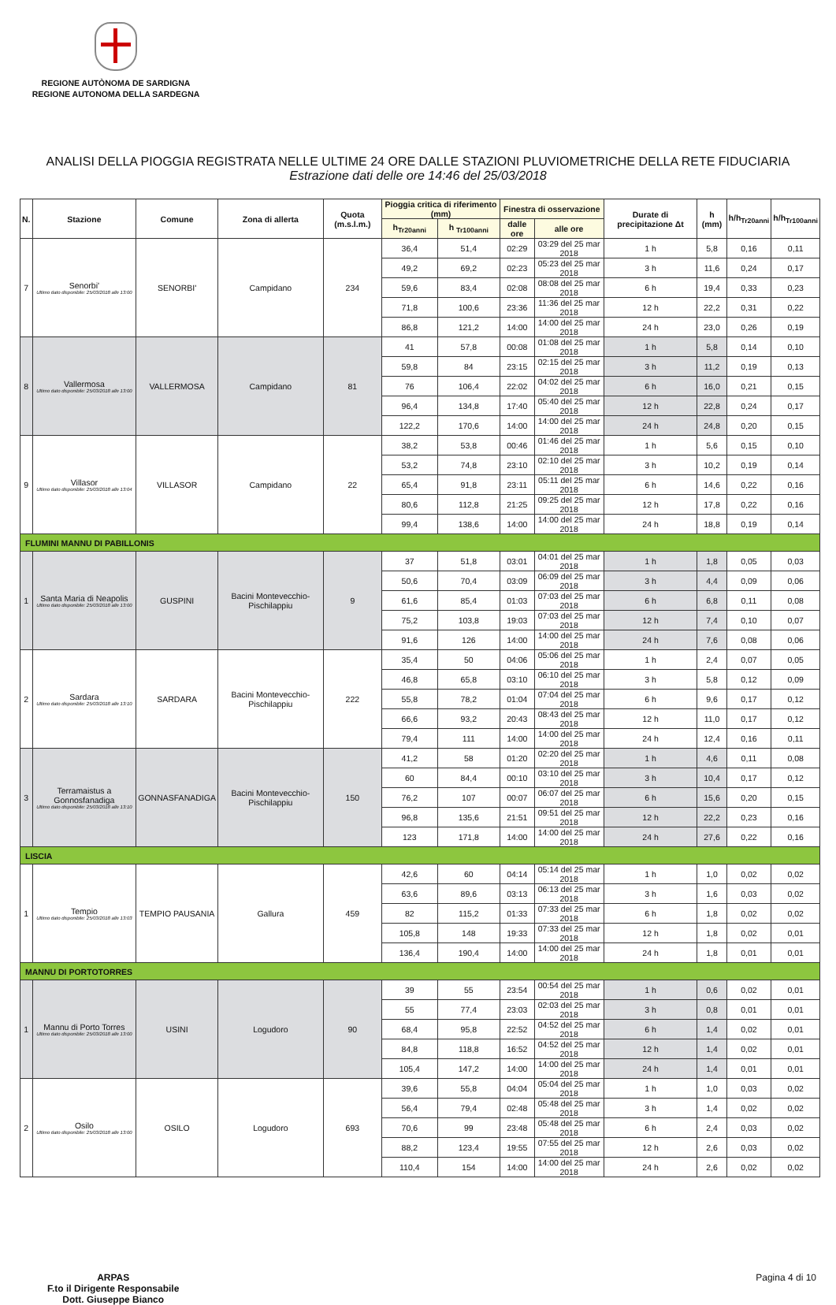REGIONE AUTÒNOMA DE SARDIGNA
REGIONE AUTONOMA DELLA SARDEGNA
ANALISI DELLA PIOGGIA REGISTRATA NELLE ULTIME 24 ORE DALLE STAZIONI PLUVIOMETRICHE DELLA RETE FIDUCIARIA
Estrazione dati delle ore 14:46 del 25/03/2018
| N. | Stazione | Comune | Zona di allerta | Quota (m.s.l.m.) | Pioggia critica di riferimento (mm) | | Finestra di osservazione | | Durate di precipitazione Δt | h (mm) | h/h<sub>Tr20anni</sub> | h/h<sub>Tr100anni</sub> |
| --- | --- | --- | --- | --- | --- | --- | --- | --- | --- | --- | --- | --- |
| | | | | | h<sub>Tr20anni</sub> | h <sub>Tr100anni</sub> | dalle ore | alle ore | | | | |
| 7 | Senorbi' Ultimo dato disponibile: 25/03/2018 alle 13:00 | SENORBI' | Campidano | 234 | 36,4 | 51,4 | 02:29 | 03:29 del 25 mar 2018 | 1 h | 5,8 | 0,16 | 0,11 |
| | | | | | 49,2 | 69,2 | 02:23 | 05:23 del 25 mar 2018 | 3 h | 11,6 | 0,24 | 0,17 |
| | | | | | 59,6 | 83,4 | 02:08 | 08:08 del 25 mar 2018 | 6 h | 19,4 | 0,33 | 0,23 |
| | | | | | 71,8 | 100,6 | 23:36 | 11:36 del 25 mar 2018 | 12 h | 22,2 | 0,31 | 0,22 |
| | | | | | 86,8 | 121,2 | 14:00 | 14:00 del 25 mar 2018 | 24 h | 23,0 | 0,26 | 0,19 |
| 8 | Vallermosa Ultimo dato disponibile: 25/03/2018 alle 13:00 | VALLERMOSA | Campidano | 81 | 41 | 57,8 | 00:08 | 01:08 del 25 mar 2018 | 1 h | 5,8 | 0,14 | 0,10 |
| | | | | | 59,8 | 84 | 23:15 | 02:15 del 25 mar 2018 | 3 h | 11,2 | 0,19 | 0,13 |
| | | | | | 76 | 106,4 | 22:02 | 04:02 del 25 mar 2018 | 6 h | 16,0 | 0,21 | 0,15 |
| | | | | | 96,4 | 134,8 | 17:40 | 05:40 del 25 mar 2018 | 12 h | 22,8 | 0,24 | 0,17 |
| | | | | | 122,2 | 170,6 | 14:00 | 14:00 del 25 mar 2018 | 24 h | 24,8 | 0,20 | 0,15 |
| 9 | Villasor Ultimo dato disponibile: 25/03/2018 alle 13:04 | VILLASOR | Campidano | 22 | 38,2 | 53,8 | 00:46 | 01:46 del 25 mar 2018 | 1 h | 5,6 | 0,15 | 0,10 |
| | | | | | 53,2 | 74,8 | 23:10 | 02:10 del 25 mar 2018 | 3 h | 10,2 | 0,19 | 0,14 |
| | | | | | 65,4 | 91,8 | 23:11 | 05:11 del 25 mar 2018 | 6 h | 14,6 | 0,22 | 0,16 |
| | | | | | 80,6 | 112,8 | 21:25 | 09:25 del 25 mar 2018 | 12 h | 17,8 | 0,22 | 0,16 |
| | | | | | 99,4 | 138,6 | 14:00 | 14:00 del 25 mar 2018 | 24 h | 18,8 | 0,19 | 0,14 |
| FLUMINI MANNU DI PABILLONIS | | | | | | | | | | | | |
| 1 | Santa Maria di Neapolis Ultimo dato disponibile: 25/03/2018 alle 13:00 | GUSPINI | Bacini Montevecchio-Pischilappiu | 9 | 37 | 51,8 | 03:01 | 04:01 del 25 mar 2018 | 1 h | 1,8 | 0,05 | 0,03 |
| | | | | | 50,6 | 70,4 | 03:09 | 06:09 del 25 mar 2018 | 3 h | 4,4 | 0,09 | 0,06 |
| | | | | | 61,6 | 85,4 | 01:03 | 07:03 del 25 mar 2018 | 6 h | 6,8 | 0,11 | 0,08 |
| | | | | | 75,2 | 103,8 | 19:03 | 07:03 del 25 mar 2018 | 12 h | 7,4 | 0,10 | 0,07 |
| | | | | | 91,6 | 126 | 14:00 | 14:00 del 25 mar 2018 | 24 h | 7,6 | 0,08 | 0,06 |
| 2 | Sardara Ultimo dato disponibile: 25/03/2018 alle 13:10 | SARDARA | Bacini Montevecchio-Pischilappiu | 222 | 35,4 | 50 | 04:06 | 05:06 del 25 mar 2018 | 1 h | 2,4 | 0,07 | 0,05 |
| | | | | | 46,8 | 65,8 | 03:10 | 06:10 del 25 mar 2018 | 3 h | 5,8 | 0,12 | 0,09 |
| | | | | | 55,8 | 78,2 | 01:04 | 07:04 del 25 mar 2018 | 6 h | 9,6 | 0,17 | 0,12 |
| | | | | | 66,6 | 93,2 | 20:43 | 08:43 del 25 mar 2018 | 12 h | 11,0 | 0,17 | 0,12 |
| | | | | | 79,4 | 111 | 14:00 | 14:00 del 25 mar 2018 | 24 h | 12,4 | 0,16 | 0,11 |
| 3 | Terramaistus a Gonnosfanadiga Ultimo dato disponibile: 25/03/2018 alle 13:10 | GONNASFANADIGA | Bacini Montevecchio-Pischilappiu | 150 | 41,2 | 58 | 01:20 | 02:20 del 25 mar 2018 | 1 h | 4,6 | 0,11 | 0,08 |
| | | | | | 60 | 84,4 | 00:10 | 03:10 del 25 mar 2018 | 3 h | 10,4 | 0,17 | 0,12 |
| | | | | | 76,2 | 107 | 00:07 | 06:07 del 25 mar 2018 | 6 h | 15,6 | 0,20 | 0,15 |
| | | | | | 96,8 | 135,6 | 21:51 | 09:51 del 25 mar 2018 | 12 h | 22,2 | 0,23 | 0,16 |
| | | | | | 123 | 171,8 | 14:00 | 14:00 del 25 mar 2018 | 24 h | 27,6 | 0,22 | 0,16 |
| LISCIA | | | | | | | | | | | | |
| 1 | Tempio Ultimo dato disponibile: 25/03/2018 alle 13:03 | TEMPIO PAUSANIA | Gallura | 459 | 42,6 | 60 | 04:14 | 05:14 del 25 mar 2018 | 1 h | 1,0 | 0,02 | 0,02 |
| | | | | | 63,6 | 89,6 | 03:13 | 06:13 del 25 mar 2018 | 3 h | 1,6 | 0,03 | 0,02 |
| | | | | | 82 | 115,2 | 01:33 | 07:33 del 25 mar 2018 | 6 h | 1,8 | 0,02 | 0,02 |
| | | | | | 105,8 | 148 | 19:33 | 07:33 del 25 mar 2018 | 12 h | 1,8 | 0,02 | 0,01 |
| | | | | | 136,4 | 190,4 | 14:00 | 14:00 del 25 mar 2018 | 24 h | 1,8 | 0,01 | 0,01 |
| MANNU DI PORTOTORRES | | | | | | | | | | | | |
| 1 | Mannu di Porto Torres Ultimo dato disponibile: 25/03/2018 alle 13:00 | USINI | Logudoro | 90 | 39 | 55 | 23:54 | 00:54 del 25 mar 2018 | 1 h | 0,6 | 0,02 | 0,01 |
| | | | | | 55 | 77,4 | 23:03 | 02:03 del 25 mar 2018 | 3 h | 0,8 | 0,01 | 0,01 |
| | | | | | 68,4 | 95,8 | 22:52 | 04:52 del 25 mar 2018 | 6 h | 1,4 | 0,02 | 0,01 |
| | | | | | 84,8 | 118,8 | 16:52 | 04:52 del 25 mar 2018 | 12 h | 1,4 | 0,02 | 0,01 |
| | | | | | 105,4 | 147,2 | 14:00 | 14:00 del 25 mar 2018 | 24 h | 1,4 | 0,01 | 0,01 |
| 2 | Osilo Ultimo dato disponibile: 25/03/2018 alle 13:00 | OSILO | Logudoro | 693 | 39,6 | 55,8 | 04:04 | 05:04 del 25 mar 2018 | 1 h | 1,0 | 0,03 | 0,02 |
| | | | | | 56,4 | 79,4 | 02:48 | 05:48 del 25 mar 2018 | 3 h | 1,4 | 0,02 | 0,02 |
| | | | | | 70,6 | 99 | 23:48 | 05:48 del 25 mar 2018 | 6 h | 2,4 | 0,03 | 0,02 |
| | | | | | 88,2 | 123,4 | 19:55 | 07:55 del 25 mar 2018 | 12 h | 2,6 | 0,03 | 0,02 |
| | | | | | 110,4 | 154 | 14:00 | 14:00 del 25 mar 2018 | 24 h | 2,6 | 0,02 | 0,02 |
ARPAS
F.to il Dirigente Responsabile
Dott. Giuseppe Bianco
Pagina 4 di 10